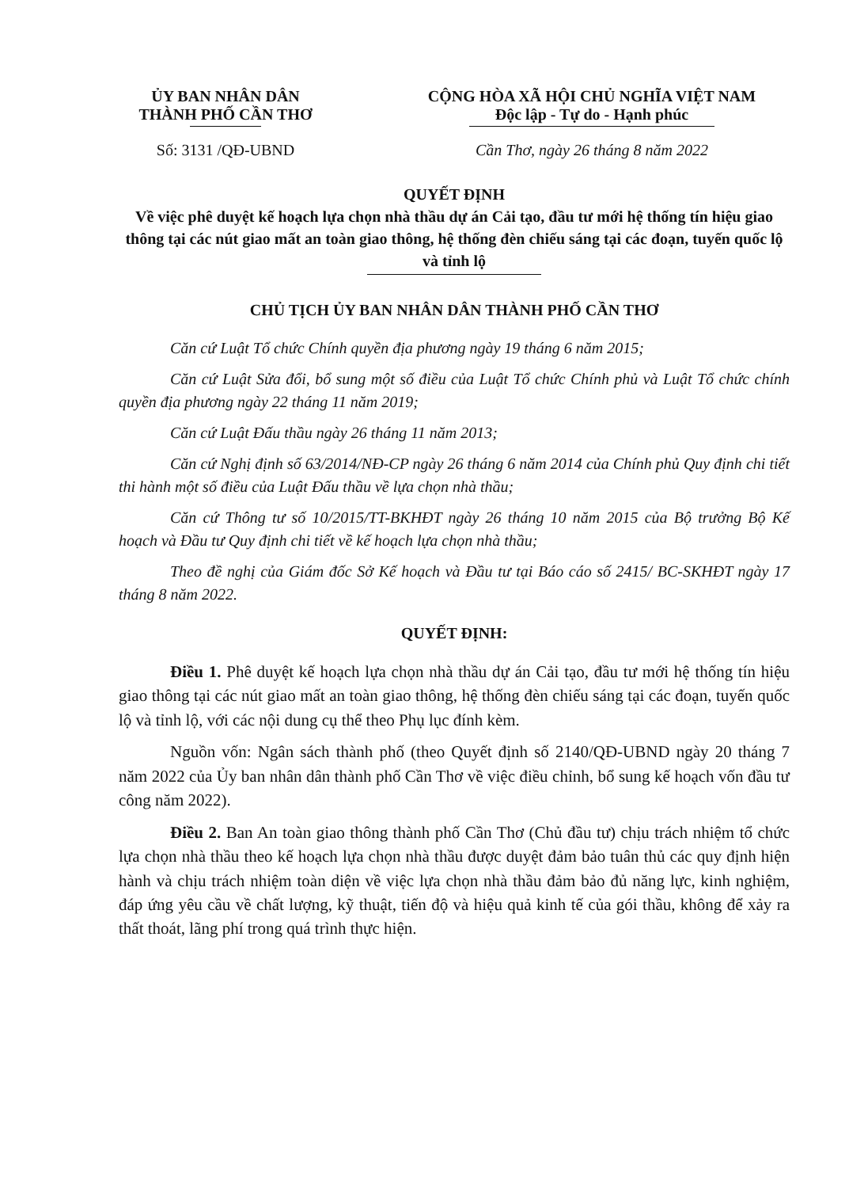ỦY BAN NHÂN DÂN
THÀNH PHỐ CẦN THƠ
Số: 3131 /QĐ-UBND
CỘNG HÒA XÃ HỘI CHỦ NGHĨA VIỆT NAM
Độc lập - Tự do - Hạnh phúc
Cần Thơ, ngày 26 tháng 8 năm 2022
QUYẾT ĐỊNH
Về việc phê duyệt kế hoạch lựa chọn nhà thầu dự án Cải tạo, đầu tư mới hệ thống tín hiệu giao thông tại các nút giao mất an toàn giao thông, hệ thống đèn chiếu sáng tại các đoạn, tuyến quốc lộ và tỉnh lộ
CHỦ TỊCH ỦY BAN NHÂN DÂN THÀNH PHỐ CẦN THƠ
Căn cứ Luật Tổ chức Chính quyền địa phương ngày 19 tháng 6 năm 2015;
Căn cứ Luật Sửa đổi, bổ sung một số điều của Luật Tổ chức Chính phủ và Luật Tổ chức chính quyền địa phương ngày 22 tháng 11 năm 2019;
Căn cứ Luật Đấu thầu ngày 26 tháng 11 năm 2013;
Căn cứ Nghị định số 63/2014/NĐ-CP ngày 26 tháng 6 năm 2014 của Chính phủ Quy định chi tiết thi hành một số điều của Luật Đấu thầu về lựa chọn nhà thầu;
Căn cứ Thông tư số 10/2015/TT-BKHĐT ngày 26 tháng 10 năm 2015 của Bộ trưởng Bộ Kế hoạch và Đầu tư Quy định chi tiết về kế hoạch lựa chọn nhà thầu;
Theo đề nghị của Giám đốc Sở Kế hoạch và Đầu tư tại Báo cáo số 2415/ BC-SKHĐT ngày 17 tháng 8 năm 2022.
QUYẾT ĐỊNH:
Điều 1. Phê duyệt kế hoạch lựa chọn nhà thầu dự án Cải tạo, đầu tư mới hệ thống tín hiệu giao thông tại các nút giao mất an toàn giao thông, hệ thống đèn chiếu sáng tại các đoạn, tuyến quốc lộ và tỉnh lộ, với các nội dung cụ thể theo Phụ lục đính kèm.
Nguồn vốn: Ngân sách thành phố (theo Quyết định số 2140/QĐ-UBND ngày 20 tháng 7 năm 2022 của Ủy ban nhân dân thành phố Cần Thơ về việc điều chỉnh, bổ sung kế hoạch vốn đầu tư công năm 2022).
Điều 2. Ban An toàn giao thông thành phố Cần Thơ (Chủ đầu tư) chịu trách nhiệm tổ chức lựa chọn nhà thầu theo kế hoạch lựa chọn nhà thầu được duyệt đảm bảo tuân thủ các quy định hiện hành và chịu trách nhiệm toàn diện về việc lựa chọn nhà thầu đảm bảo đủ năng lực, kinh nghiệm, đáp ứng yêu cầu về chất lượng, kỹ thuật, tiến độ và hiệu quả kinh tế của gói thầu, không để xảy ra thất thoát, lãng phí trong quá trình thực hiện.